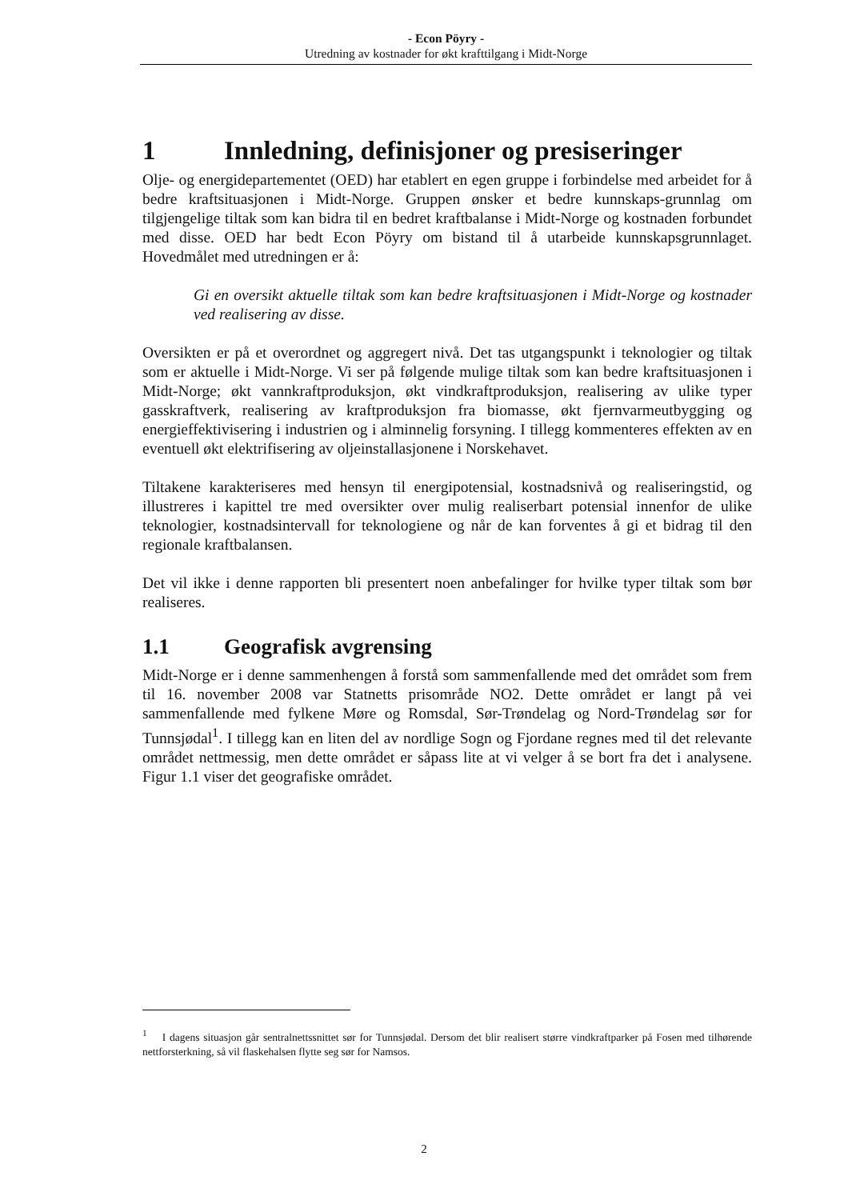- Econ Pöyry -
Utredning av kostnader for økt krafttilgang i Midt-Norge
1 Innledning, definisjoner og presiseringer
Olje- og energidepartementet (OED) har etablert en egen gruppe i forbindelse med arbeidet for å bedre kraftsituasjonen i Midt-Norge. Gruppen ønsker et bedre kunnskaps-grunnlag om tilgjengelige tiltak som kan bidra til en bedret kraftbalanse i Midt-Norge og kostnaden forbundet med disse. OED har bedt Econ Pöyry om bistand til å utarbeide kunnskapsgrunnlaget. Hovedmålet med utredningen er å:
Gi en oversikt aktuelle tiltak som kan bedre kraftsituasjonen i Midt-Norge og kostnader ved realisering av disse.
Oversikten er på et overordnet og aggregert nivå. Det tas utgangspunkt i teknologier og tiltak som er aktuelle i Midt-Norge. Vi ser på følgende mulige tiltak som kan bedre kraftsituasjonen i Midt-Norge; økt vannkraftproduksjon, økt vindkraftproduksjon, realisering av ulike typer gasskraftverk, realisering av kraftproduksjon fra biomasse, økt fjernvarmeutbygging og energieffektivisering i industrien og i alminnelig forsyning. I tillegg kommenteres effekten av en eventuell økt elektrifisering av oljeinstallasjonene i Norskehavet.
Tiltakene karakteriseres med hensyn til energipotensial, kostnadsnivå og realiseringstid, og illustreres i kapittel tre med oversikter over mulig realiserbart potensial innenfor de ulike teknologier, kostnadsintervall for teknologiene og når de kan forventes å gi et bidrag til den regionale kraftbalansen.
Det vil ikke i denne rapporten bli presentert noen anbefalinger for hvilke typer tiltak som bør realiseres.
1.1 Geografisk avgrensing
Midt-Norge er i denne sammenhengen å forstå som sammenfallende med det området som frem til 16. november 2008 var Statnetts prisområde NO2. Dette området er langt på vei sammenfallende med fylkene Møre og Romsdal, Sør-Trøndelag og Nord-Trøndelag sør for Tunnsjødal<sup>1</sup>. I tillegg kan en liten del av nordlige Sogn og Fjordane regnes med til det relevante området nettmessig, men dette området er såpass lite at vi velger å se bort fra det i analysene. Figur 1.1 viser det geografiske området.
<sup>1</sup> I dagens situasjon går sentralnettssnittet sør for Tunnsjødal. Dersom det blir realisert større vindkraftparker på Fosen med tilhørende nettforsterkning, så vil flaskehalsen flytte seg sør for Namsos.
2